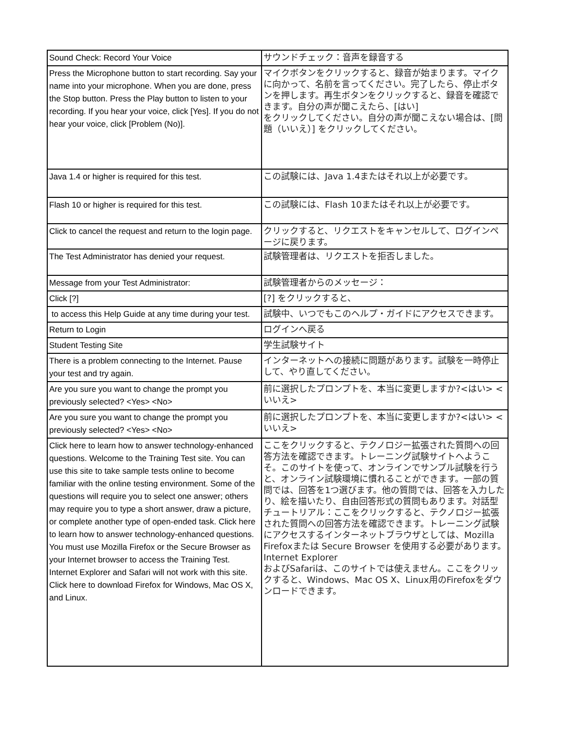| Sound Check: Record Your Voice | サウンドチェック：音声を録音する |
| Press the Microphone button to start recording. Say your name into your microphone. When you are done, press the Stop button. Press the Play button to listen to your recording. If you hear your voice, click [Yes]. If you do not hear your voice, click [Problem (No)]. | マイクボタンをクリックすると、録音が始まります。マイクに向かって、名前を言ってください。完了したら、停止ボタンを押します。再生ボタンをクリックすると、録音を確認できます。自分の声が聞こえたら、[はい] をクリックしてください。自分の声が聞こえない場合は、[問題（いいえ）] をクリックしてください。 |
| Java 1.4 or higher is required for this test. | この試験には、Java 1.4またはそれ以上が必要です。 |
| Flash 10 or higher is required for this test. | この試験には、Flash 10またはそれ以上が必要です。 |
| Click to cancel the request and return to the login page. | クリックすると、リクエストをキャンセルして、ログインページに戻ります。 |
| The Test Administrator has denied your request. | 試験管理者は、リクエストを拒否しました。 |
| Message from your Test Administrator: | 試験管理者からのメッセージ： |
| Click [?] | [?] をクリックすると、 |
| to access this Help Guide at any time during your test. | 試験中、いつでもこのヘルプ・ガイドにアクセスできます。 |
| Return to Login | ログインへ戻る |
| Student Testing Site | 学生試験サイト |
| There is a problem connecting to the Internet. Pause your test and try again. | インターネットへの接続に問題があります。試験を一時停止して、やり直してください。 |
| Are you sure you want to change the prompt you previously selected? <Yes> <No> | 前に選択したプロンプトを、本当に変更しますか?<はい> <いいえ> |
| Are you sure you want to change the prompt you previously selected? <Yes> <No> | 前に選択したプロンプトを、本当に変更しますか?<はい> <いいえ> |
| Click here to learn how to answer technology-enhanced questions. Welcome to the Training Test site. You can use this site to take sample tests online to become familiar with the online testing environment. Some of the questions will require you to select one answer; others may require you to type a short answer, draw a picture, or complete another type of open-ended task. Click here to learn how to answer technology-enhanced questions. You must use Mozilla Firefox or the Secure Browser as your Internet browser to access the Training Test. Internet Explorer and Safari will not work with this site. Click here to download Firefox for Windows, Mac OS X, and Linux. | ここをクリックすると、テクノロジー拡張された質問への回答方法を確認できます。トレーニング試験サイトへようこそ。このサイトを使って、オンラインでサンプル試験を行うと、オンライン試験環境に慣れることができます。一部の質問では、回答を1つ選びます。他の質問では、回答を入力したり、絵を描いたり、自由回答形式の質問もあります。対話型チュートリアル：ここをクリックすると、テクノロジー拡張された質問への回答方法を確認できます。トレーニング試験にアクセスするインターネットブラウザとしては、Mozilla Firefoxまたは Secure Browser を使用する必要があります。Internet Explorer およびSafariは、このサイトでは使えません。ここをクリックすると、Windows、Mac OS X、Linux用のFirefoxをダウンロードできます。 |